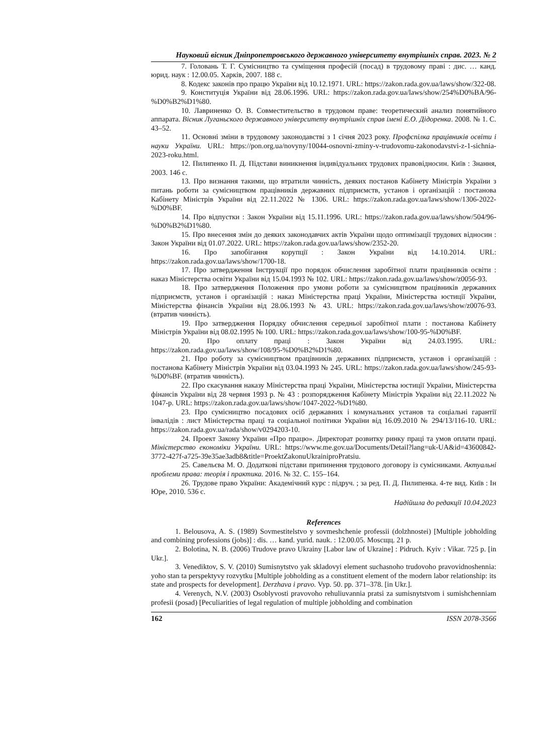Науковий вісник Дніпропетровського державного університету внутрішніх справ. 2023. № 2
7. Головань Т. Г. Сумісництво та суміщення професій (посад) в трудовому праві : дис. … канд. юрид. наук : 12.00.05. Харків, 2007. 188 с.
8. Кодекс законів про працю України від 10.12.1971. URL: https://zakon.rada.gov.ua/laws/show/322-08.
9. Конституція України від 28.06.1996. URL: https://zakon.rada.gov.ua/laws/show/254%D0%BA/96-%D0%B2%D1%80.
10. Лавриненко О. В. Совместительство в трудовом праве: теоретический анализ понятийного аппарата. Вісник Луганьского державного університету внутрішніх справ імені Е.О. Дідоренка. 2008. № 1. С. 43–52.
11. Основні зміни в трудовому законодавстві з 1 січня 2023 року. Профспілка працівників освіти і науки України. URL: https://pon.org.ua/novyny/10044-osnovni-zminy-v-trudovomu-zakonodavstvi-z-1-sichnia-2023-roku.html.
12. Пилипенко П. Д. Підстави виникнення індивідуальних трудових правовідносин. Київ : Знання, 2003. 146 с.
13. Про визнання такими, що втратили чинність, деяких постанов Кабінету Міністрів України з питань роботи за сумісництвом працівників державних підприємств, установ і організацій : постанова Кабінету Міністрів України від 22.11.2022 № 1306. URL: https://zakon.rada.gov.ua/laws/show/1306-2022-%D0%BF.
14. Про відпустки : Закон України від 15.11.1996. URL: https://zakon.rada.gov.ua/laws/show/504/96-%D0%B2%D1%80.
15. Про внесення змін до деяких законодавчих актів України щодо оптимізації трудових відносин : Закон України від 01.07.2022. URL: https://zakon.rada.gov.ua/laws/show/2352-20.
16. Про запобігання корупції : Закон України від 14.10.2014. URL: https://zakon.rada.gov.ua/laws/show/1700-18.
17. Про затвердження Інструкції про порядок обчислення заробітної плати працівників освіти : наказ Міністерства освіти України від 15.04.1993 № 102. URL: https://zakon.rada.gov.ua/laws/show/z0056-93.
18. Про затвердження Положення про умови роботи за сумісництвом працівників державних підприємств, установ і організацій : наказ Міністерства праці України, Міністерства юстиції України, Міністерства фінансів України від 28.06.1993 № 43. URL: https://zakon.rada.gov.ua/laws/show/z0076-93. (втратив чинність).
19. Про затвердження Порядку обчислення середньої заробітної плати : постанова Кабінету Міністрів України від 08.02.1995 № 100. URL: https://zakon.rada.gov.ua/laws/show/100-95-%D0%BF.
20. Про оплату праці : Закон України від 24.03.1995. URL: https://zakon.rada.gov.ua/laws/show/108/95-%D0%B2%D1%80.
21. Про роботу за сумісництвом працівників державних підприємств, установ і організацій : постанова Кабінету Міністрів України від 03.04.1993 № 245. URL: https://zakon.rada.gov.ua/laws/show/245-93-%D0%BF. (втратив чинність).
22. Про скасування наказу Міністерства праці України, Міністерства юстиції України, Міністерства фінансів України від 28 червня 1993 р. № 43 : розпорядження Кабінету Міністрів України від 22.11.2022 № 1047-р. URL: https://zakon.rada.gov.ua/laws/show/1047-2022-%D1%80.
23. Про сумісництво посадових осіб державних і комунальних установ та соціальні гарантії інвалідів : лист Міністерства праці та соціальної політики України від 16.09.2010 № 294/13/116-10. URL: https://zakon.rada.gov.ua/rada/show/v0294203-10.
24. Проект Закону України «Про працю». Директорат розвитку ринку праці та умов оплати праці. Міністерство економіки України. URL: https://www.me.gov.ua/Documents/Detail?lang=uk-UA&id=43600842-3772-427f-a725-39e35ae3adb8&title=ProektZakonuUkrainiproPratsiu.
25. Савельєва М. О. Додаткові підстави припинення трудового договору із сумісниками. Актуальні проблеми права: теорія і практика. 2016. № 32. С. 155–164.
26. Трудове право України: Академічний курс : підруч. ; за ред. П. Д. Пилипенка. 4-те вид. Київ : Ін Юре, 2010. 536 с.
Надійшла до редакції 10.04.2023
References
1. Belousova, A. S. (1989) Sovmestitelstvo y sovmeshchenie professii (dolzhnostei) [Multiple jobholding and combining professions (jobs)] : dis. … kand. yurid. nauk. : 12.00.05. Moscщц. 21 p.
2. Bolotina, N. B. (2006) Trudove pravo Ukrainy [Labor law of Ukraine] : Pidruch. Kyiv : Vikar. 725 p. [in Ukr.].
3. Venediktov, S. V. (2010) Sumisnytstvo yak skladovyi element suchasnoho trudovoho pravovidnoshennia: yoho stan ta perspektyvy rozvytku [Multiple jobholding as a constituent element of the modern labor relationship: its state and prospects for development]. Derzhava i pravo. Vyp. 50. pp. 371–378. [in Ukr.].
4. Verenych, N.V. (2003) Osoblyvosti pravovoho rehuliuvannia pratsi za sumisnytstvom i sumishchenniam profesii (posad) [Peculiarities of legal regulation of multiple jobholding and combination
162 ISSN 2078-3566